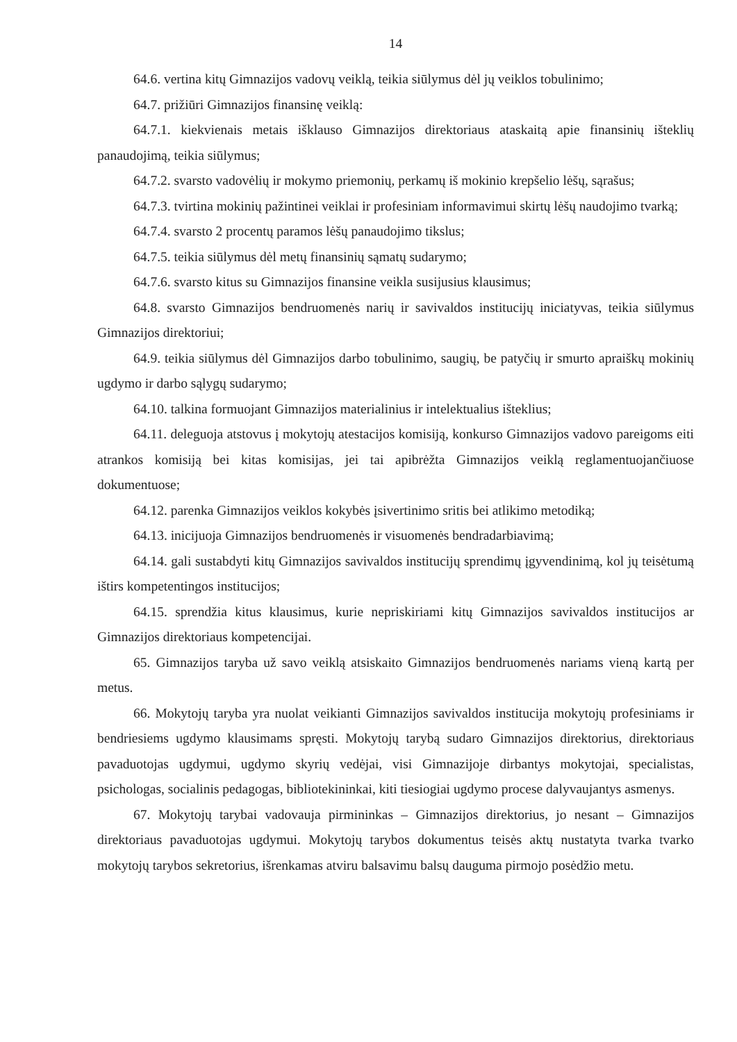14
64.6. vertina kitų Gimnazijos vadovų veiklą, teikia siūlymus dėl jų veiklos tobulinimo;
64.7. prižiūri Gimnazijos finansinę veiklą:
64.7.1. kiekvienais metais išklauso Gimnazijos direktoriaus ataskaitą apie finansinių išteklių panaudojimą, teikia siūlymus;
64.7.2. svarsto vadovėlių ir mokymo priemonių, perkamų iš mokinio krepšelio lėšų, sąrašus;
64.7.3. tvirtina mokinių pažintinei veiklai ir profesiniam informavimui skirtų lėšų naudojimo tvarką;
64.7.4. svarsto 2 procentų paramos lėšų panaudojimo tikslus;
64.7.5. teikia siūlymus dėl metų finansinių sąmatų sudarymo;
64.7.6. svarsto kitus su Gimnazijos finansine veikla susijusius klausimus;
64.8. svarsto Gimnazijos bendruomenės narių ir savivaldos institucijų iniciatyvas, teikia siūlymus Gimnazijos direktoriui;
64.9. teikia siūlymus dėl Gimnazijos darbo tobulinimo, saugių, be patyčių ir smurto apraiškų mokinių ugdymo ir darbo sąlygų sudarymo;
64.10. talkina formuojant Gimnazijos materialinius ir intelektualius išteklius;
64.11. deleguoja atstovus į mokytojų atestacijos komisiją, konkurso Gimnazijos vadovo pareigoms eiti atrankos komisiją bei kitas komisijas, jei tai apibrėžta Gimnazijos veiklą reglamentuojančiuose dokumentuose;
64.12. parenka Gimnazijos veiklos kokybės įsivertinimo sritis bei atlikimo metodiką;
64.13. inicijuoja Gimnazijos bendruomenės ir visuomenės bendradarbiavimą;
64.14. gali sustabdyti kitų Gimnazijos savivaldos institucijų sprendimų įgyvendinimą, kol jų teisėtumą ištirs kompetentingos institucijos;
64.15. sprendžia kitus klausimus, kurie nepriskiriami kitų Gimnazijos savivaldos institucijos ar Gimnazijos direktoriaus kompetencijai.
65. Gimnazijos taryba už savo veiklą atsiskaito Gimnazijos bendruomenės nariams vieną kartą per metus.
66. Mokytojų taryba yra nuolat veikianti Gimnazijos savivaldos institucija mokytojų profesiniams ir bendriesiems ugdymo klausimams spręsti. Mokytojų tarybą sudaro Gimnazijos direktorius, direktoriaus pavaduotojas ugdymui, ugdymo skyrių vedėjai, visi Gimnazijoje dirbantys mokytojai, specialistas, psichologas, socialinis pedagogas, bibliotekininkai, kiti tiesiogiai ugdymo procese dalyvaujantys asmenys.
67. Mokytojų tarybai vadovauja pirmininkas – Gimnazijos direktorius, jo nesant – Gimnazijos direktoriaus pavaduotojas ugdymui. Mokytojų tarybos dokumentus teisės aktų nustatyta tvarka tvarko mokytojų tarybos sekretorius, išrenkamas atviru balsavimu balsų dauguma pirmojo posėdžio metu.